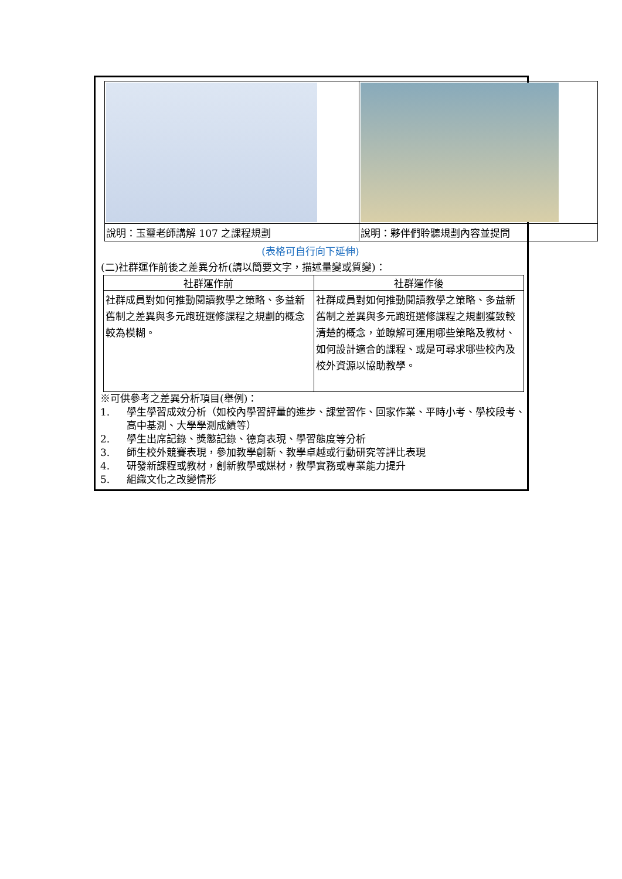| 說明：玉璽老師講解 107 之課程規劃 | 說明：夥伴們聆聽規劃內容並提問 |
(表格可自行向下延伸)
(二)社群運作前後之差異分析(請以簡要文字，描述量變或質變)：
| 社群運作前 | 社群運作後 |
| --- | --- |
| 社群成員對如何推動閱讀教學之策略、多益新舊制之差異與多元跑班選修課程之規劃的概念較為模糊。 | 社群成員對如何推動閱讀教學之策略、多益新舊制之差異與多元跑班選修課程之規劃獲致較清楚的概念，並瞭解可運用哪些策略及教材、如何設計適合的課程、或是可尋求哪些校內及校外資源以協助教學。 |
※可供參考之差異分析項目(舉例)：
1. 學生學習成效分析（如校內學習評量的進步、課堂習作、回家作業、平時小考、學校段考、高中基測、大學學測成績等）
2. 學生出席記錄、獎懲記錄、德育表現、學習態度等分析
3. 師生校外競賽表現，參加教學創新、教學卓越或行動研究等評比表現
4. 研發新課程或教材，創新教學或媒材，教學實務或專業能力提升
5. 組織文化之改變情形